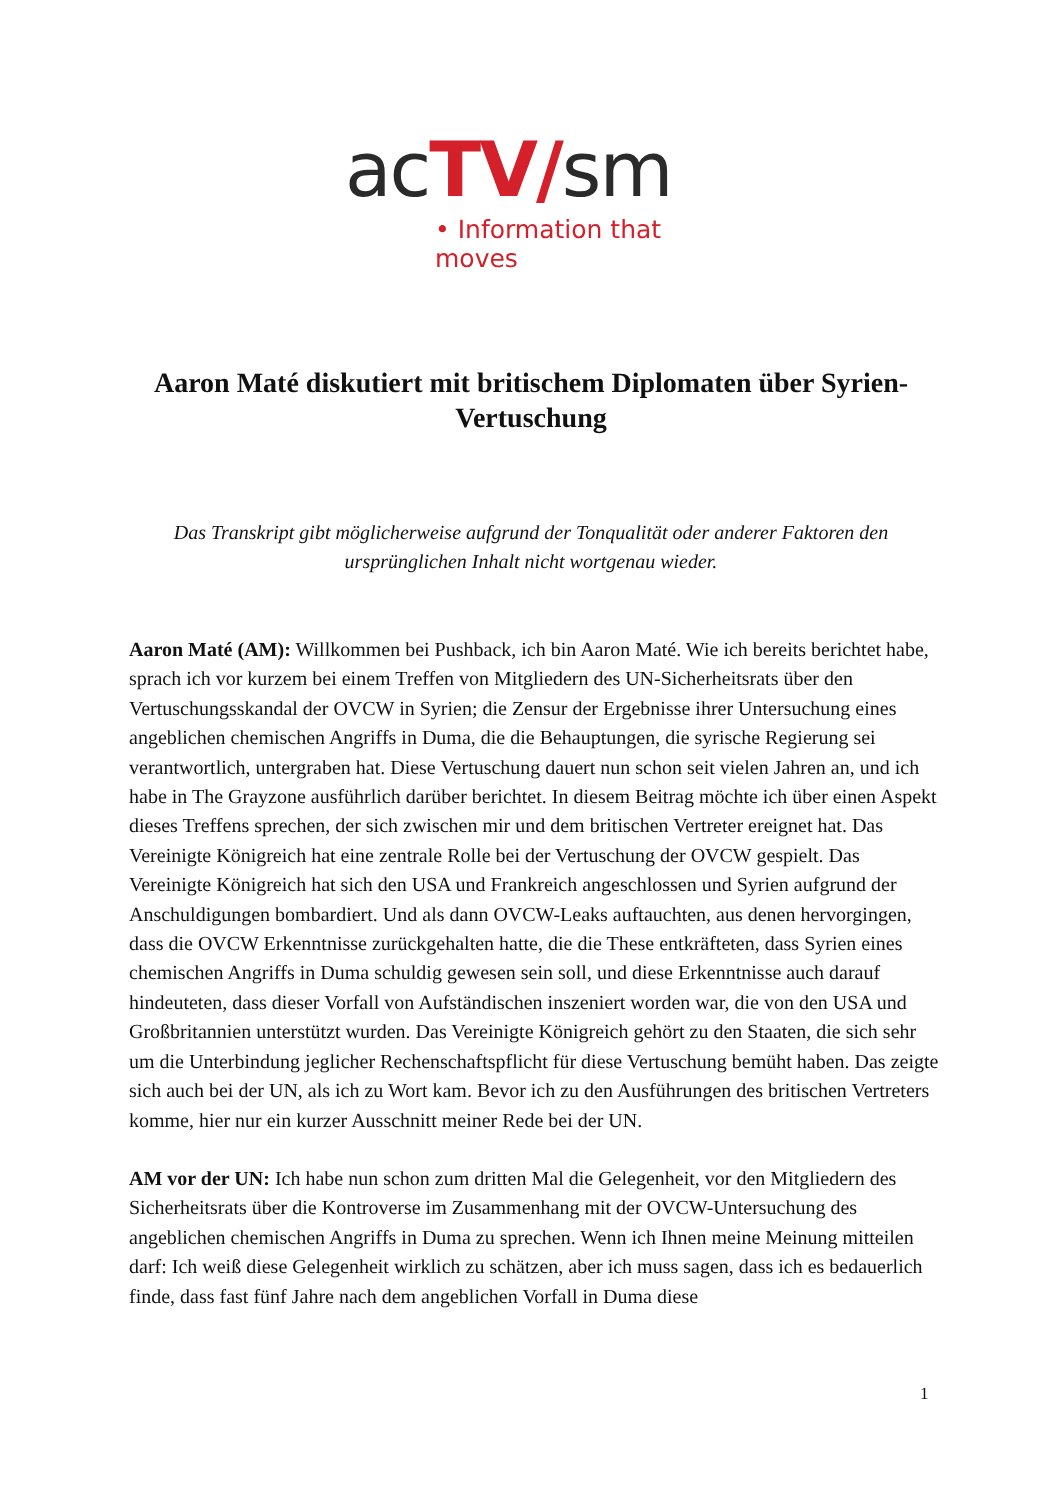acTV/sm
• Information that moves
Aaron Maté diskutiert mit britischem Diplomaten über Syrien-Vertuschung
Das Transkript gibt möglicherweise aufgrund der Tonqualität oder anderer Faktoren den ursprünglichen Inhalt nicht wortgenau wieder.
Aaron Maté (AM): Willkommen bei Pushback, ich bin Aaron Maté. Wie ich bereits berichtet habe, sprach ich vor kurzem bei einem Treffen von Mitgliedern des UN-Sicherheitsrats über den Vertuschungsskandal der OVCW in Syrien; die Zensur der Ergebnisse ihrer Untersuchung eines angeblichen chemischen Angriffs in Duma, die die Behauptungen, die syrische Regierung sei verantwortlich, untergraben hat. Diese Vertuschung dauert nun schon seit vielen Jahren an, und ich habe in The Grayzone ausführlich darüber berichtet. In diesem Beitrag möchte ich über einen Aspekt dieses Treffens sprechen, der sich zwischen mir und dem britischen Vertreter ereignet hat. Das Vereinigte Königreich hat eine zentrale Rolle bei der Vertuschung der OVCW gespielt. Das Vereinigte Königreich hat sich den USA und Frankreich angeschlossen und Syrien aufgrund der Anschuldigungen bombardiert. Und als dann OVCW-Leaks auftauchten, aus denen hervorgingen, dass die OVCW Erkenntnisse zurückgehalten hatte, die die These entkräfteten, dass Syrien eines chemischen Angriffs in Duma schuldig gewesen sein soll, und diese Erkenntnisse auch darauf hindeuteten, dass dieser Vorfall von Aufständischen inszeniert worden war, die von den USA und Großbritannien unterstützt wurden. Das Vereinigte Königreich gehört zu den Staaten, die sich sehr um die Unterbindung jeglicher Rechenschaftspflicht für diese Vertuschung bemüht haben. Das zeigte sich auch bei der UN, als ich zu Wort kam. Bevor ich zu den Ausführungen des britischen Vertreters komme, hier nur ein kurzer Ausschnitt meiner Rede bei der UN.
AM vor der UN: Ich habe nun schon zum dritten Mal die Gelegenheit, vor den Mitgliedern des Sicherheitsrats über die Kontroverse im Zusammenhang mit der OVCW-Untersuchung des angeblichen chemischen Angriffs in Duma zu sprechen. Wenn ich Ihnen meine Meinung mitteilen darf: Ich weiß diese Gelegenheit wirklich zu schätzen, aber ich muss sagen, dass ich es bedauerlich finde, dass fast fünf Jahre nach dem angeblichen Vorfall in Duma diese
1